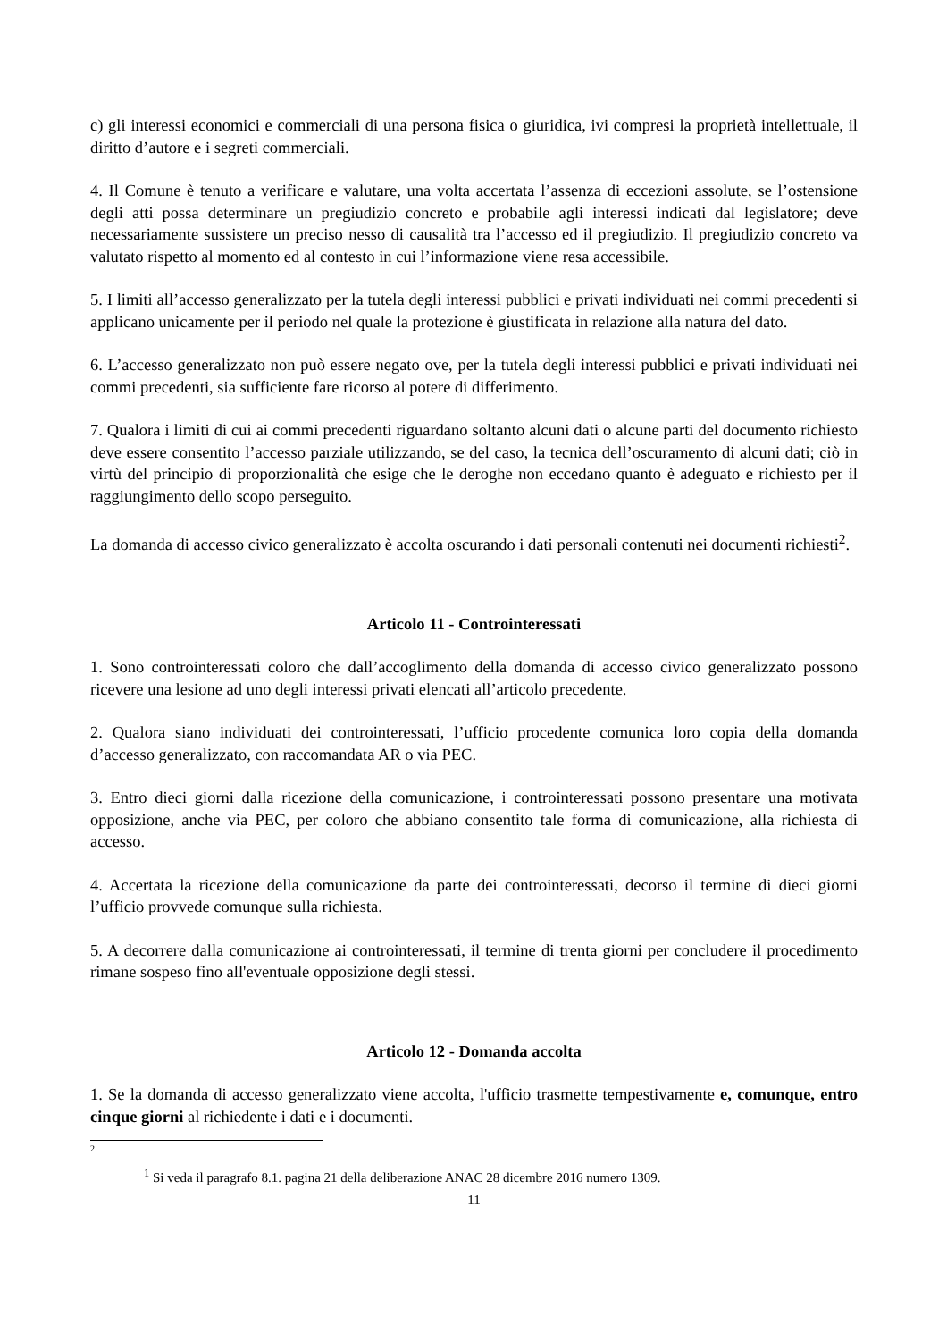c) gli interessi economici e commerciali di una persona fisica o giuridica, ivi compresi la proprietà intellettuale, il diritto d’autore e i segreti commerciali.
4. Il Comune è tenuto a verificare e valutare, una volta accertata l’assenza di eccezioni assolute, se l’ostensione degli atti possa determinare un pregiudizio concreto e probabile agli interessi indicati dal legislatore; deve necessariamente sussistere un preciso nesso di causalità tra l’accesso ed il pregiudizio. Il pregiudizio concreto va valutato rispetto al momento ed al contesto in cui l’informazione viene resa accessibile.
5. I limiti all’accesso generalizzato per la tutela degli interessi pubblici e privati individuati nei commi precedenti si applicano unicamente per il periodo nel quale la protezione è giustificata in relazione alla natura del dato.
6. L’accesso generalizzato non può essere negato ove, per la tutela degli interessi pubblici e privati individuati nei commi precedenti, sia sufficiente fare ricorso al potere di differimento.
7. Qualora i limiti di cui ai commi precedenti riguardano soltanto alcuni dati o alcune parti del documento richiesto deve essere consentito l’accesso parziale utilizzando, se del caso, la tecnica dell’oscuramento di alcuni dati; ciò in virtù del principio di proporzionalità che esige che le deroghe non eccedano quanto è adeguato e richiesto per il raggiungimento dello scopo perseguito.
La domanda di accesso civico generalizzato è accolta oscurando i dati personali contenuti nei documenti richiesti<sup>2</sup>.
Articolo 11 - Controinteressati
1. Sono controinteressati coloro che dall’accoglimento della domanda di accesso civico generalizzato possono ricevere una lesione ad uno degli interessi privati elencati all’articolo precedente.
2. Qualora siano individuati dei controinteressati, l’ufficio procedente comunica loro copia della domanda d’accesso generalizzato, con raccomandata AR o via PEC.
3. Entro dieci giorni dalla ricezione della comunicazione, i controinteressati possono presentare una motivata opposizione, anche via PEC, per coloro che abbiano consentito tale forma di comunicazione, alla richiesta di accesso.
4. Accertata la ricezione della comunicazione da parte dei controinteressati, decorso il termine di dieci giorni l’ufficio provvede comunque sulla richiesta.
5. A decorrere dalla comunicazione ai controinteressati, il termine di trenta giorni per concludere il procedimento rimane sospeso fino all'eventuale opposizione degli stessi.
Articolo 12 - Domanda accolta
1. Se la domanda di accesso generalizzato viene accolta, l'ufficio trasmette tempestivamente e, comunque, entro cinque giorni al richiedente i dati e i documenti.
2
<sup>1</sup> Si veda il paragrafo 8.1. pagina 21 della deliberazione ANAC 28 dicembre 2016 numero 1309.
11